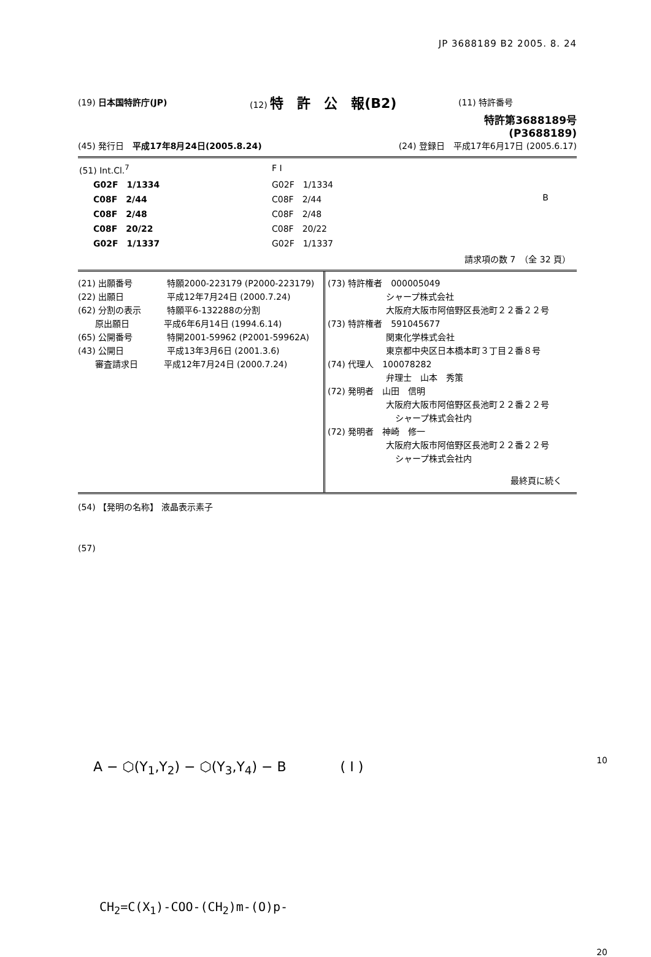JP 3688189 B2 2005. 8. 24
(19) 日本国特許庁(JP) (12) 特　許　公　報(B2)
(11) 特許番号
特許第3688189号
(P3688189)
(45) 発行日　平成17年8月24日(2005.8.24)
(24) 登録日　平成17年6月17日 (2005.6.17)
| (51) Int.Cl.<sup>7</sup> | F I | |
| G02F 1/1334 | G02F 1/1334 | |
| C08F 2/44 | C08F 2/44 | B |
| C08F 2/48 | C08F 2/48 | |
| C08F 20/22 | C08F 20/22 | |
| G02F 1/1337 | G02F 1/1337 | |
請求項の数 7　（全 32 頁）
(21) 出願番号　　　　特願2000-223179 (P2000-223179)
(22) 出願日　　　　　平成12年7月24日 (2000.7.24)
(62) 分割の表示　　　特願平6-132288の分割
　　原出願日　　　　平成6年6月14日 (1994.6.14)
(65) 公開番号　　　　特開2001-59962 (P2001-59962A)
(43) 公開日　　　　　平成13年3月6日 (2001.3.6)
　　審査請求日　　　平成12年7月24日 (2000.7.24)
(73) 特許権者　000005049
シャープ株式会社
大阪府大阪市阿倍野区長池町２２番２２号
(73) 特許権者　591045677
関東化学株式会社
東京都中央区日本橋本町３丁目２番８号
(74) 代理人　100078282
弁理士　山本　秀策
(72) 発明者　山田　信明
大阪府大阪市阿倍野区長池町２２番２２号
シャープ株式会社内
(72) 発明者　神崎　修一
大阪府大阪市阿倍野区長池町２２番２２号
シャープ株式会社内
最終頁に続く
(54) 【発明の名称】 液晶表示素子
(57)
A − ⬡(Y<sub>1</sub>,Y<sub>2</sub>) − ⬡(Y<sub>3</sub>,Y<sub>4</sub>) − B　　　　( I ) 10
CH<sub>2</sub>=C(X<sub>1</sub>)-COO-(CH<sub>2</sub>)m-(O)p-
20